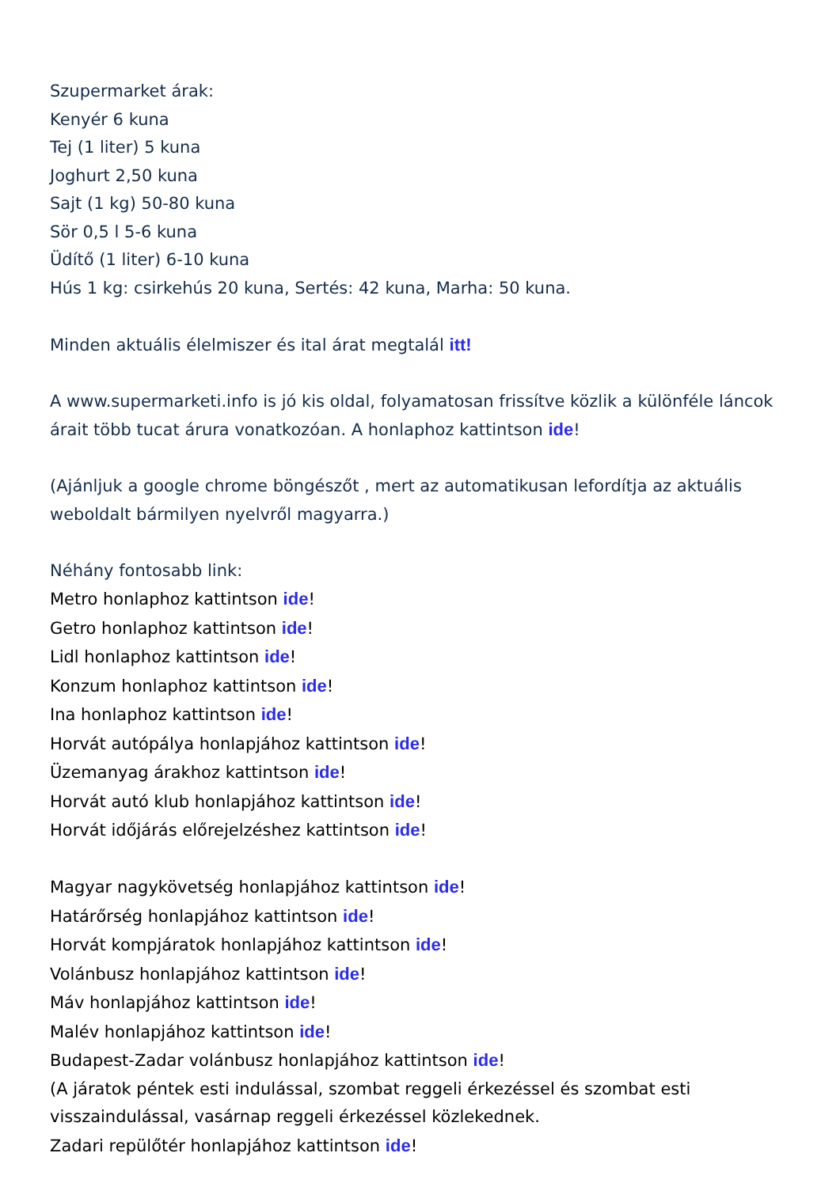Szupermarket árak:
Kenyér 6 kuna
Tej (1 liter) 5 kuna
Joghurt 2,50 kuna
Sajt (1 kg) 50-80 kuna
Sör 0,5 l 5-6 kuna
Üdítő (1 liter) 6-10 kuna
Hús 1 kg: csirkehús 20 kuna, Sertés: 42 kuna, Marha: 50 kuna.
Minden aktuális élelmiszer és ital árat megtalál itt!
A www.supermarketi.info is jó kis oldal, folyamatosan frissítve közlik a különféle láncok árait több tucat árura vonatkozóan. A honlaphoz kattintson ide!
(Ajánljuk a google chrome böngészőt , mert az automatikusan lefordítja az aktuális weboldalt bármilyen nyelvről magyarra.)
Néhány fontosabb link:
Metro honlaphoz kattintson ide!
Getro honlaphoz kattintson ide!
Lidl honlaphoz kattintson ide!
Konzum honlaphoz kattintson ide!
Ina honlaphoz kattintson ide!
Horvát autópálya honlapjához kattintson ide!
Üzemanyag árakhoz kattintson ide!
Horvát autó klub honlapjához kattintson ide!
Horvát időjárás előrejelzéshez kattintson ide!
Magyar nagykövetség honlapjához kattintson ide!
Határőrség honlapjához kattintson ide!
Horvát kompjáratok honlapjához kattintson ide!
Volánbusz honlapjához kattintson ide!
Máv honlapjához kattintson ide!
Malév honlapjához kattintson ide!
Budapest-Zadar volánbusz honlapjához kattintson ide!
(A járatok péntek esti indulással, szombat reggeli érkezéssel és szombat esti visszaindulással, vasárnap reggeli érkezéssel közlekednek.
Zadari repülőtér honlapjához kattintson ide!